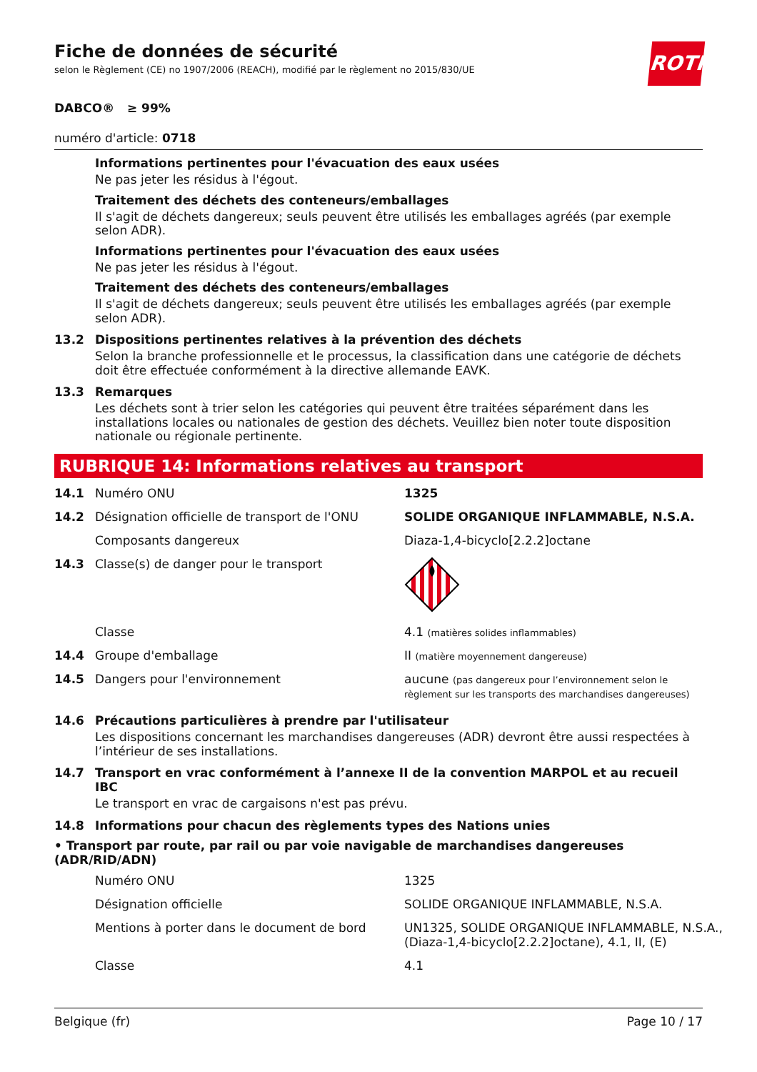ROTH
Fiche de données de sécurité
selon le Règlement (CE) no 1907/2006 (REACH), modifié par le règlement no 2015/830/UE
DABCO® ≥ 99%
numéro d'article: 0718
Informations pertinentes pour l'évacuation des eaux usées
Ne pas jeter les résidus à l'égout.
Traitement des déchets des conteneurs/emballages
Il s'agit de déchets dangereux; seuls peuvent être utilisés les emballages agréés (par exemple selon ADR).
Informations pertinentes pour l'évacuation des eaux usées
Ne pas jeter les résidus à l'égout.
Traitement des déchets des conteneurs/emballages
Il s'agit de déchets dangereux; seuls peuvent être utilisés les emballages agréés (par exemple selon ADR).
13.2 Dispositions pertinentes relatives à la prévention des déchets
Selon la branche professionnelle et le processus, la classification dans une catégorie de déchets doit être effectuée conformément à la directive allemande EAVK.
13.3 Remarques
Les déchets sont à trier selon les catégories qui peuvent être traitées séparément dans les installations locales ou nationales de gestion des déchets. Veuillez bien noter toute disposition nationale ou régionale pertinente.
RUBRIQUE 14: Informations relatives au transport
| 14.1 | Numéro ONU | 1325 |
| 14.2 | Désignation officielle de transport de l'ONU | SOLIDE ORGANIQUE INFLAMMABLE, N.S.A. |
| | Composants dangereux | Diaza-1,4-bicyclo[2.2.2]octane |
| 14.3 | Classe(s) de danger pour le transport | |
| | Classe | 4.1 (matières solides inflammables) |
| 14.4 | Groupe d'emballage | II (matière moyennement dangereuse) |
| 14.5 | Dangers pour l'environnement | aucune (pas dangereux pour l’environnement selon le règlement sur les transports des marchandises dangereuses) |
14.6 Précautions particulières à prendre par l'utilisateur
Les dispositions concernant les marchandises dangereuses (ADR) devront être aussi respectées à l’intérieur de ses installations.
14.7 Transport en vrac conformément à l’annexe II de la convention MARPOL et au recueil IBC
Le transport en vrac de cargaisons n'est pas prévu.
14.8 Informations pour chacun des règlements types des Nations unies
• Transport par route, par rail ou par voie navigable de marchandises dangereuses (ADR/RID/ADN)
| Numéro ONU | 1325 |
| Désignation officielle | SOLIDE ORGANIQUE INFLAMMABLE, N.S.A. |
| Mentions à porter dans le document de bord | UN1325, SOLIDE ORGANIQUE INFLAMMABLE, N.S.A., (Diaza-1,4-bicyclo[2.2.2]octane), 4.1, II, (E) |
| Classe | 4.1 |
Belgique (fr) Page 10 / 17